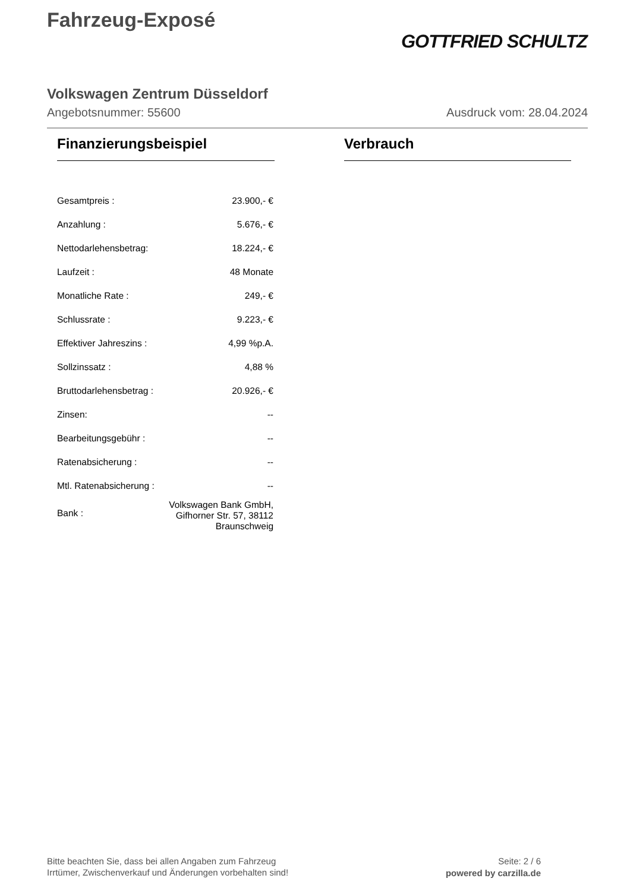Fahrzeug-Exposé
GOTTFRIED SCHULTZ
Volkswagen Zentrum Düsseldorf
Angebotsnummer: 55600 Ausdruck vom: 28.04.2024
Finanzierungsbeispiel
| Gesamtpreis : | 23.900,- € |
| Anzahlung : | 5.676,- € |
| Nettodarlehensbetrag: | 18.224,- € |
| Laufzeit : | 48 Monate |
| Monatliche Rate : | 249,- € |
| Schlussrate : | 9.223,- € |
| Effektiver Jahreszins : | 4,99 %p.A. |
| Sollzinssatz : | 4,88 % |
| Bruttodarlehensbetrag : | 20.926,- € |
| Zinsen: | -- |
| Bearbeitungsgebühr : | -- |
| Ratenabsicherung : | -- |
| Mtl. Ratenabsicherung : | -- |
| Bank : | Volkswagen Bank GmbH, Gifhorner Str. 57, 38112 Braunschweig |
Verbrauch
Bitte beachten Sie, dass bei allen Angaben zum Fahrzeug
Irrtümer, Zwischenverkauf und Änderungen vorbehalten sind!
Seite: 2 / 6
powered by carzilla.de